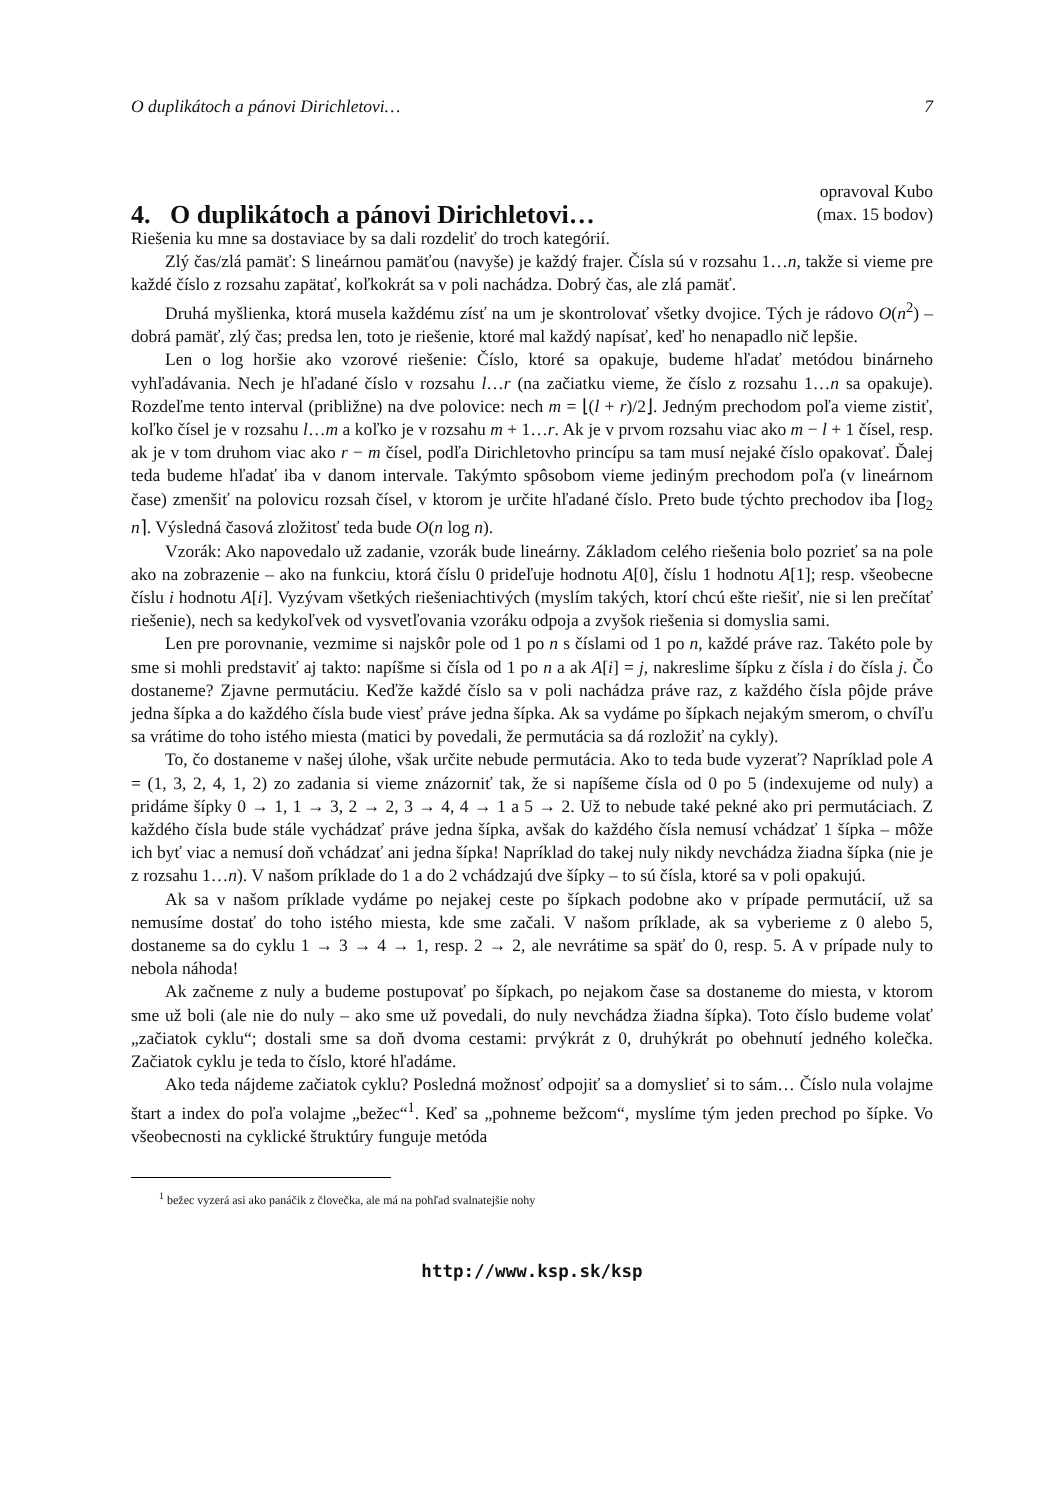O duplikátoch a pánovi Dirichletovi… 7
4. O duplikátoch a pánovi Dirichletovi…
opravoval Kubo
(max. 15 bodov)
Riešenia ku mne sa dostaviace by sa dali rozdeliť do troch kategórií.
Zlý čas/zlá pamäť: S lineárnou pamäťou (navyše) je každý frajer. Čísla sú v rozsahu 1…n, takže si vieme pre každé číslo z rozsahu zapätať, koľkokrát sa v poli nachádza. Dobrý čas, ale zlá pamäť.
Druhá myšlienka, ktorá musela každému zísť na um je skontrolovať všetky dvojice. Tých je rádovo O(n<sup>2</sup>) – dobrá pamäť, zlý čas; predsa len, toto je riešenie, ktoré mal každý napísať, keď ho nenapadlo nič lepšie.
Len o log horšie ako vzorové riešenie: Číslo, ktoré sa opakuje, budeme hľadať metódou binárneho vyhľadávania. Nech je hľadané číslo v rozsahu l…r (na začiatku vieme, že číslo z rozsahu 1…n sa opakuje). Rozdeľme tento interval (približne) na dve polovice: nech m = ⌊(l + r)/2⌋. Jedným prechodom poľa vieme zistiť, koľko čísel je v rozsahu l…m a koľko je v rozsahu m + 1…r. Ak je v prvom rozsahu viac ako m − l + 1 čísel, resp. ak je v tom druhom viac ako r − m čísel, podľa Dirichletovho princípu sa tam musí nejaké číslo opakovať. Ďalej teda budeme hľadať iba v danom intervale. Takýmto spôsobom vieme jediným prechodom poľa (v lineárnom čase) zmenšiť na polovicu rozsah čísel, v ktorom je určite hľadané číslo. Preto bude týchto prechodov iba ⌈log<sub>2</sub> n⌉. Výsledná časová zložitosť teda bude O(n log n).
Vzorák: Ako napovedalo už zadanie, vzorák bude lineárny. Základom celého riešenia bolo pozrieť sa na pole ako na zobrazenie – ako na funkciu, ktorá číslu 0 prideľuje hodnotu A[0], číslu 1 hodnotu A[1]; resp. všeobecne číslu i hodnotu A[i]. Vyzývam všetkých riešeniachtivých (myslím takých, ktorí chcú ešte riešiť, nie si len prečítať riešenie), nech sa kedykoľvek od vysvetľovania vzoráku odpoja a zvyšok riešenia si domyslia sami.
Len pre porovnanie, vezmime si najskôr pole od 1 po n s číslami od 1 po n, každé práve raz. Takéto pole by sme si mohli predstaviť aj takto: napíšme si čísla od 1 po n a ak A[i] = j, nakreslime šípku z čísla i do čísla j. Čo dostaneme? Zjavne permutáciu. Keďže každé číslo sa v poli nachádza práve raz, z každého čísla pôjde práve jedna šípka a do každého čísla bude viesť práve jedna šípka. Ak sa vydáme po šípkach nejakým smerom, o chvíľu sa vrátime do toho istého miesta (matici by povedali, že permutácia sa dá rozložiť na cykly).
To, čo dostaneme v našej úlohe, však určite nebude permutácia. Ako to teda bude vyzerať? Napríklad pole A = (1, 3, 2, 4, 1, 2) zo zadania si vieme znázorniť tak, že si napíšeme čísla od 0 po 5 (indexujeme od nuly) a pridáme šípky 0 → 1, 1 → 3, 2 → 2, 3 → 4, 4 → 1 a 5 → 2. Už to nebude také pekné ako pri permutáciach. Z každého čísla bude stále vychádzať práve jedna šípka, avšak do každého čísla nemusí vchádzať 1 šípka – môže ich byť viac a nemusí doň vchádzať ani jedna šípka! Napríklad do takej nuly nikdy nevchádza žiadna šípka (nie je z rozsahu 1…n). V našom príklade do 1 a do 2 vchádzajú dve šípky – to sú čísla, ktoré sa v poli opakujú.
Ak sa v našom príklade vydáme po nejakej ceste po šípkach podobne ako v prípade permutácií, už sa nemusíme dostať do toho istého miesta, kde sme začali. V našom príklade, ak sa vyberieme z 0 alebo 5, dostaneme sa do cyklu 1 → 3 → 4 → 1, resp. 2 → 2, ale nevrátime sa späť do 0, resp. 5. A v prípade nuly to nebola náhoda!
Ak začneme z nuly a budeme postupovať po šípkach, po nejakom čase sa dostaneme do miesta, v ktorom sme už boli (ale nie do nuly – ako sme už povedali, do nuly nevchádza žiadna šípka). Toto číslo budeme volať „začiatok cyklu“; dostali sme sa doň dvoma cestami: prvýkrát z 0, druhýkrát po obehnutí jedného kolečka. Začiatok cyklu je teda to číslo, ktoré hľadáme.
Ako teda nájdeme začiatok cyklu? Posledná možnosť odpojiť sa a domyslieť si to sám… Číslo nula volajme štart a index do poľa volajme „bežec“<sup>1</sup>. Keď sa „pohneme bežcom“, myslíme tým jeden prechod po šípke. Vo všeobecnosti na cyklické štruktúry funguje metóda
<sup>1</sup> bežec vyzerá asi ako panáčik z človečka, ale má na pohľad svalnatejšie nohy
http://www.ksp.sk/ksp